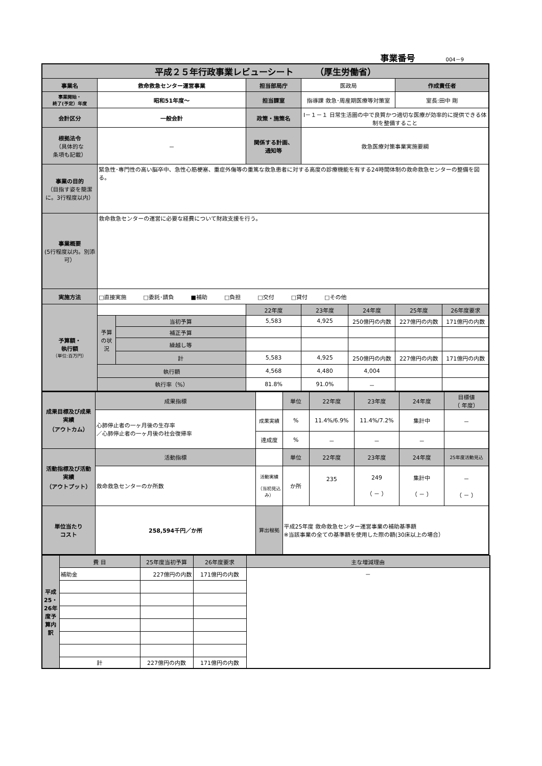事業番号 004－9
| 平成２５年行政事業レビューシート （厚生労働省） | | | | | | | |
| 事業名 | 救命救急センター運営事業 | | 担当部局庁 | 医政局 | | 作成責任者 | |
| 事業開始・ 終了(予定）年度 | 昭和51年度～ | | 担当課室 | 指導課 救急･周産期医療等対策室 | | 室長:田中 剛 | |
| 会計区分 | 一般会計 | | 政策・施策名 | Ⅰ－１－１ 日常生活圏の中で良質かつ適切な医療が効率的に提供できる体制を整備すること | | | |
| 根拠法令 （具体的な 条項も記載） | － | | 関係する計画、 通知等 | 救急医療対策事業実施要綱 | | | |
| 事業の目的 （目指す姿を簡潔に。3行程度以内） | 緊急性･専門性の高い脳卒中、急性心筋梗塞、重症外傷等の重篤な救急患者に対する高度の診療機能を有する24時間体制の救命救急センターの整備を図る。 | | | | | | |
| 事業概要 (5行程度以内。別添可） | 救命救急センターの運営に必要な経費について財政支援を行う。 | | | | | | |
| 実施方法 | □直接実施 □委託･請負 ■補助 □負担 □交付 □貸付 □その他 | | | | | | |
| 予算額・ 執行額 （単位:百万円） | | | 22年度 | 23年度 | 24年度 | 25年度 | 26年度要求 |
| | 予算の状況 | 当初予算 | 5,583 | 4,925 | 250億円の内数 | 227億円の内数 | 171億円の内数 |
| | | 補正予算 | | | | | |
| | | 繰越し等 | | | | | |
| | | 計 | 5,583 | 4,925 | 250億円の内数 | 227億円の内数 | 171億円の内数 |
| | 執行額 | | 4,568 | 4,480 | 4,004 | | |
| | 執行率（%） | | 81.8% | 91.0% | － | | |
| 成果目標及び成果実績 （アウトカム） | 成果指標 | | 単位 | 22年度 | 23年度 | 24年度 | 目標値 （ 年度） |
| | 心肺停止者の一ヶ月後の生存率 ／心肺停止者の一ヶ月後の社会復帰率 | 成果実績 | % | 11.4%/6.9% | 11.4%/7.2% | 集計中 | － |
| | | 達成度 | % | － | － | － | |
| 活動指標及び活動実績 （アウトプット） | 活動指標 | | 単位 | 22年度 | 23年度 | 24年度 | 25年度活動見込 |
| | 救命救急センターのか所数 | 活動実績 （当初見込み） | か所 | 235 | 249 （ － ） | 集計中 （ － ） | － （ － ） |
| 単位当たり コスト | 258,594千円／か所 | 算出根拠 | 平成25年度 救命救急センター運営事業の補助基準額 ※当該事業の全ての基準額を使用した際の額(30床以上の場合） | | | | |
| 平成25・26年度予算内訳 | 費 目 | 25年度当初予算 | 26年度要求 | 主な増減理由 |
| | 補助金 | 227億円の内数 | 171億円の内数 | － |
| | 計 | 227億円の内数 | 171億円の内数 | |